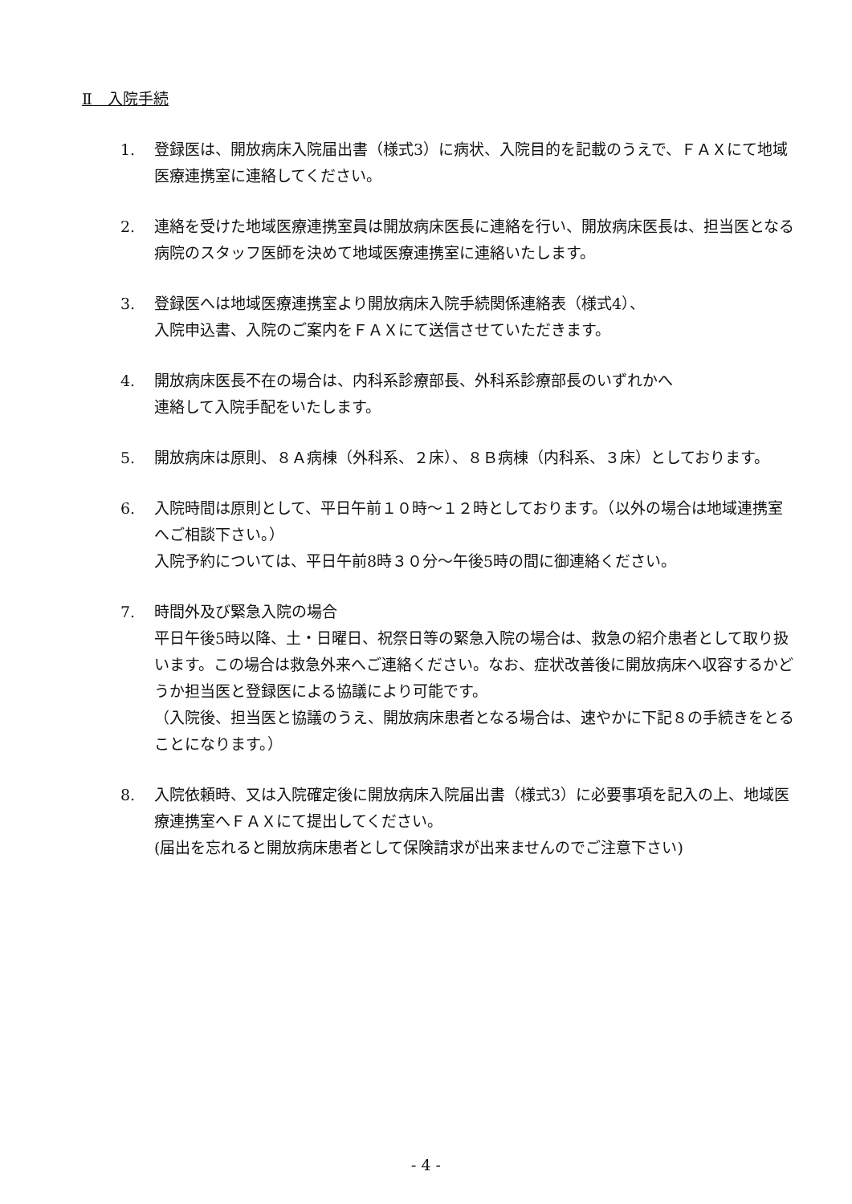Ⅱ　入院手続
1. 登録医は、開放病床入院届出書（様式3）に病状、入院目的を記載のうえで、ＦＡＸにて地域医療連携室に連絡してください。
2. 連絡を受けた地域医療連携室員は開放病床医長に連絡を行い、開放病床医長は、担当医となる病院のスタッフ医師を決めて地域医療連携室に連絡いたします。
3. 登録医へは地域医療連携室より開放病床入院手続関係連絡表（様式4）、
入院申込書、入院のご案内をＦＡＸにて送信させていただきます。
4. 開放病床医長不在の場合は、内科系診療部長、外科系診療部長のいずれかへ
連絡して入院手配をいたします。
5. 開放病床は原則、８Ａ病棟（外科系、２床）、８Ｂ病棟（内科系、３床）としております。
6. 入院時間は原則として、平日午前１０時～１２時としております。（以外の場合は地域連携室へご相談下さい。）
入院予約については、平日午前8時３０分～午後5時の間に御連絡ください。
7. 時間外及び緊急入院の場合
平日午後5時以降、土・日曜日、祝祭日等の緊急入院の場合は、救急の紹介患者として取り扱います。この場合は救急外来へご連絡ください。なお、症状改善後に開放病床へ収容するかどうか担当医と登録医による協議により可能です。
（入院後、担当医と協議のうえ、開放病床患者となる場合は、速やかに下記８の手続きをとることになります。）
8. 入院依頼時、又は入院確定後に開放病床入院届出書（様式3）に必要事項を記入の上、地域医療連携室へＦＡＸにて提出してください。
(届出を忘れると開放病床患者として保険請求が出来ませんのでご注意下さい)
- 4 -